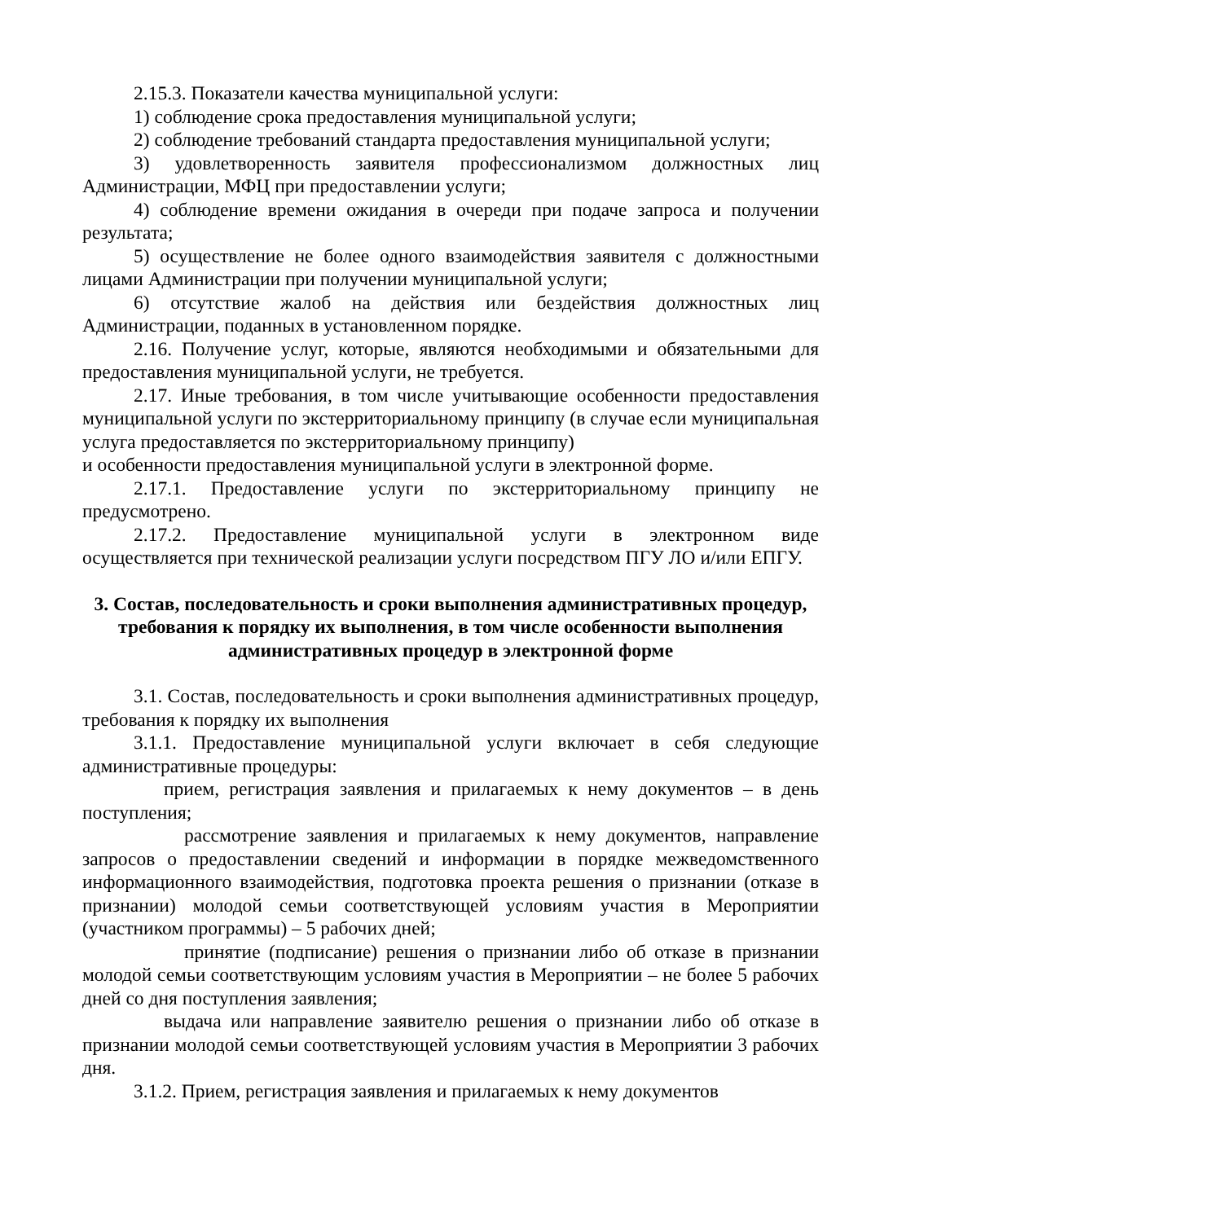2.15.3. Показатели качества муниципальной услуги:
1) соблюдение срока предоставления муниципальной услуги;
2) соблюдение требований стандарта предоставления муниципальной услуги;
3) удовлетворенность заявителя профессионализмом должностных лиц Администрации, МФЦ при предоставлении услуги;
4) соблюдение времени ожидания в очереди при подаче запроса и получении результата;
5) осуществление не более одного взаимодействия заявителя с должностными лицами Администрации при получении муниципальной услуги;
6) отсутствие жалоб на действия или бездействия должностных лиц Администрации, поданных в установленном порядке.
2.16. Получение услуг, которые, являются необходимыми и обязательными для предоставления муниципальной услуги, не требуется.
2.17. Иные требования, в том числе учитывающие особенности предоставления муниципальной услуги по экстерриториальному принципу (в случае если муниципальная услуга предоставляется по экстерриториальному принципу)
и особенности предоставления муниципальной услуги в электронной форме.
2.17.1. Предоставление услуги по экстерриториальному принципу не предусмотрено.
2.17.2. Предоставление муниципальной услуги в электронном виде осуществляется при технической реализации услуги посредством ПГУ ЛО и/или ЕПГУ.
3. Состав, последовательность и сроки выполнения административных процедур, требования к порядку их выполнения, в том числе особенности выполнения административных процедур в электронной форме
3.1. Состав, последовательность и сроки выполнения административных процедур, требования к порядку их выполнения
3.1.1. Предоставление муниципальной услуги включает в себя следующие административные процедуры:
прием, регистрация заявления и прилагаемых к нему документов – в день поступления;
рассмотрение заявления и прилагаемых к нему документов, направление запросов о предоставлении сведений и информации в порядке межведомственного информационного взаимодействия, подготовка проекта решения о признании (отказе в признании) молодой семьи соответствующей условиям участия в Мероприятии (участником программы) – 5 рабочих дней;
принятие (подписание) решения о признании либо об отказе в признании молодой семьи соответствующим условиям участия в Мероприятии – не более 5 рабочих дней со дня поступления заявления;
выдача или направление заявителю решения о признании либо об отказе в признании молодой семьи соответствующей условиям участия в Мероприятии 3 рабочих дня.
3.1.2. Прием, регистрация заявления и прилагаемых к нему документов